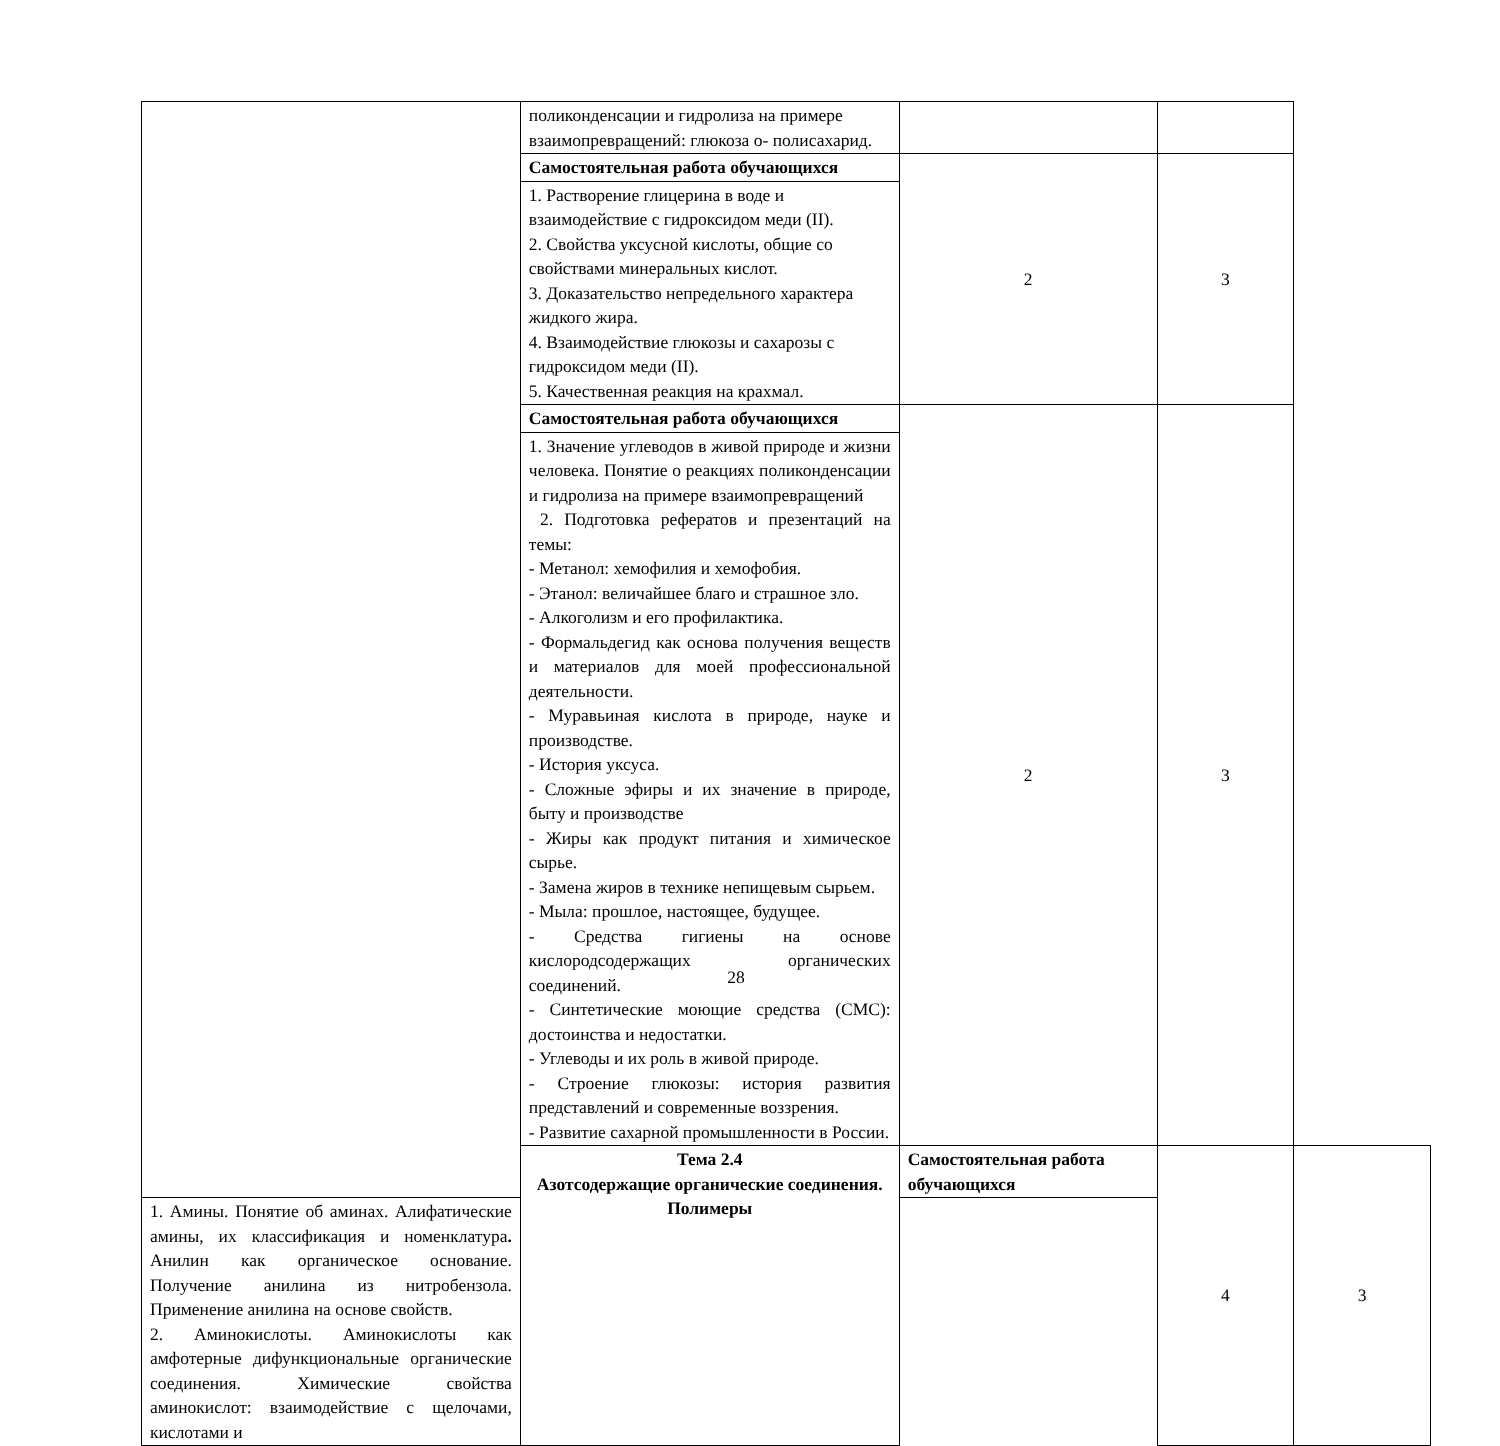| | поликонденсации и гидролиза на примере взаимопревращений: глюкоза о- полисахарид. | | | |
| | Самостоятельная работа обучающихся | 2 | 3 | |
| | 1. Растворение глицерина в воде и взаимодействие с гидроксидом меди (II). 2. Свойства уксусной кислоты, общие со свойствами минеральных кислот. 3. Доказательство непредельного характера жидкого жира. 4. Взаимодействие глюкозы и сахарозы с гидроксидом меди (II). 5. Качественная реакция на крахмал. | | | |
| | Самостоятельная работа обучающихся | 2 | 3 | |
| | 1. Значение углеводов в живой природе и жизни человека. Понятие о реакциях поликонденсации и гидролиза на примере взаимопревращений 2. Подготовка рефератов и презентаций на темы: - Метанол: хемофилия и хемофобия. - Этанол: величайшее благо и страшное зло. - Алкоголизм и его профилактика. - Формальдегид как основа получения веществ и материалов для моей профессиональной деятельности. - Муравьиная кислота в природе, науке и производстве. - История уксуса. - Сложные эфиры и их значение в природе, быту и производстве - Жиры как продукт питания и химическое сырье. - Замена жиров в технике непищевым сырьем. - Мыла: прошлое, настоящее, будущее. - Средства гигиены на основе кислородсодержащих органических соединений. - Синтетические моющие средства (СМС): достоинства и недостатки. - Углеводы и их роль в живой природе. - Строение глюкозы: история развития представлений и современные воззрения. - Развитие сахарной промышленности в России. | | | |
| | Тема 2.4 Азотсодержащие органические соединения. Полимеры | Самостоятельная работа обучающихся | 4 | 3 |
| 1. Амины. Понятие об аминах. Алифатические амины, их классификация и номенклатура . Анилин как органическое основание. Получение анилина из нитробензола. Применение анилина на основе свойств. 2. Аминокислоты. Аминокислоты как амфотерные дифункциональные органические соединения. Химические свойства аминокислот: взаимодействие с щелочами, кислотами и | | | | |
28